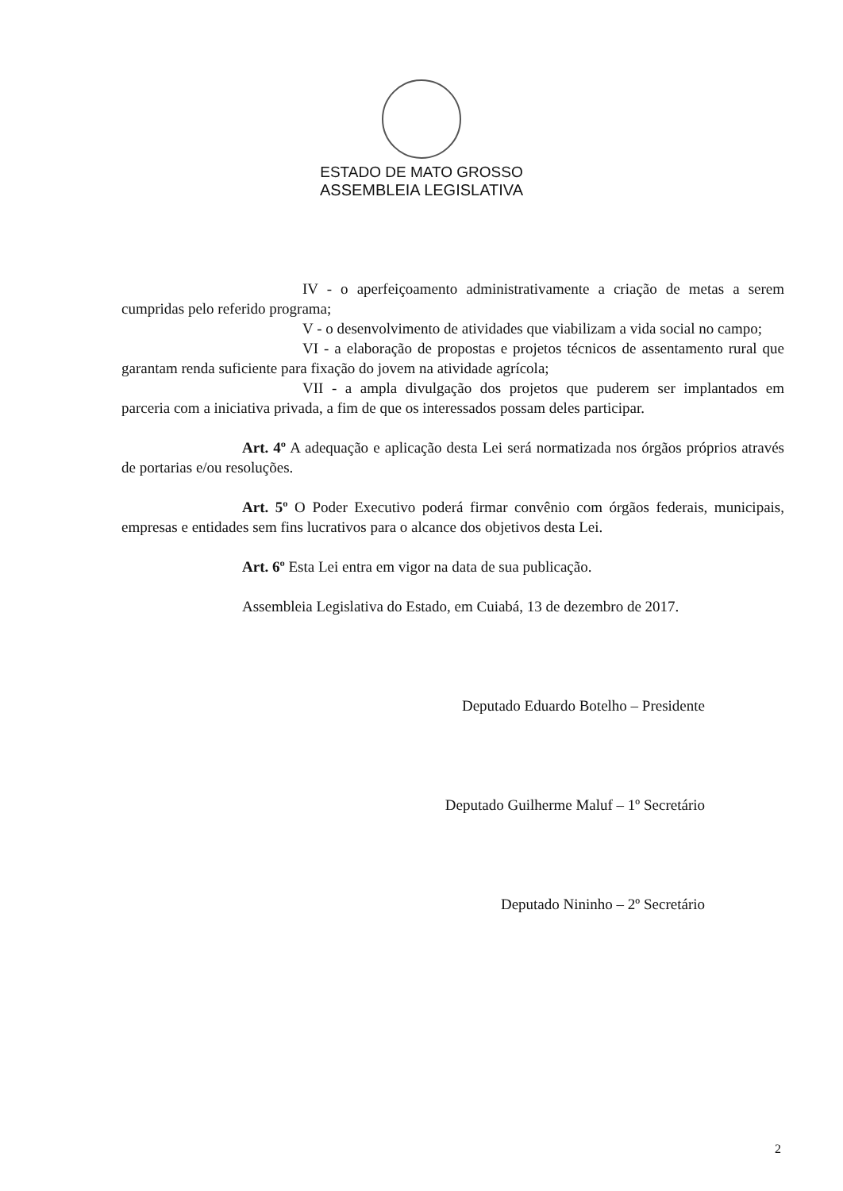ESTADO DE MATO GROSSO
ASSEMBLEIA LEGISLATIVA
IV - o aperfeiçoamento administrativamente a criação de metas a serem cumpridas pelo referido programa;
V - o desenvolvimento de atividades que viabilizam a vida social no campo;
VI - a elaboração de propostas e projetos técnicos de assentamento rural que garantam renda suficiente para fixação do jovem na atividade agrícola;
VII - a ampla divulgação dos projetos que puderem ser implantados em parceria com a iniciativa privada, a fim de que os interessados possam deles participar.
Art. 4º A adequação e aplicação desta Lei será normatizada nos órgãos próprios através de portarias e/ou resoluções.
Art. 5º O Poder Executivo poderá firmar convênio com órgãos federais, municipais, empresas e entidades sem fins lucrativos para o alcance dos objetivos desta Lei.
Art. 6º Esta Lei entra em vigor na data de sua publicação.
Assembleia Legislativa do Estado, em Cuiabá, 13 de dezembro de 2017.
Deputado Eduardo Botelho – Presidente
Deputado Guilherme Maluf – 1º Secretário
Deputado Nininho – 2º Secretário
2